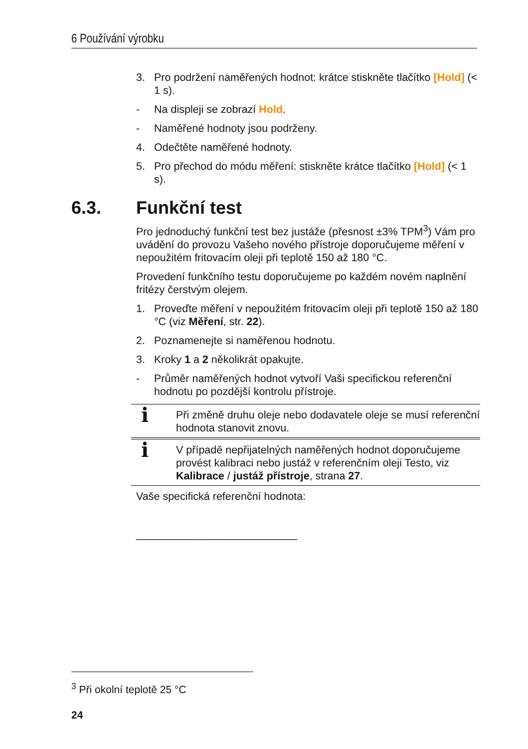6 Používání výrobku
6.3. Funkční test
3. Pro podržení naměřených hodnot: krátce stiskněte tlačítko [Hold] (< 1 s).
- Na displeji se zobrazí Hold.
- Naměřené hodnoty jsou podrženy.
4. Odečtěte naměřené hodnoty.
5. Pro přechod do módu měření: stiskněte krátce tlačítko [Hold] (< 1 s).
Pro jednoduchý funkční test bez justáže (přesnost ±3% TPM<sup>3</sup>) Vám pro uvádění do provozu Vašeho nového přístroje doporučujeme měření v nepoužitém fritovacím oleji při teplotě 150 až 180 °C.
Provedení funkčního testu doporučujeme po každém novém naplnění fritézy čerstvým olejem.
1. Proveďte měření v nepoužitém fritovacím oleji při teplotě 150 až 180 °C (viz Měření, str. 22).
2. Poznamenejte si naměřenou hodnotu.
3. Kroky 1 a 2 několikrát opakujte.
- Průměr naměřených hodnot vytvoří Vaši specifickou referenční hodnotu po pozdější kontrolu přístroje.
i Při změně druhu oleje nebo dodavatele oleje se musí referenční hodnota stanovit znovu.
i V případě nepřijatelných naměřených hodnot doporučujeme provést kalibraci nebo justáž v referenčním oleji Testo, viz Kalibrace / justáž přístroje, strana 27.
Vaše specifická referenční hodnota:
___________________________
<sup>3</sup> Při okolní teplotě 25 °C
24